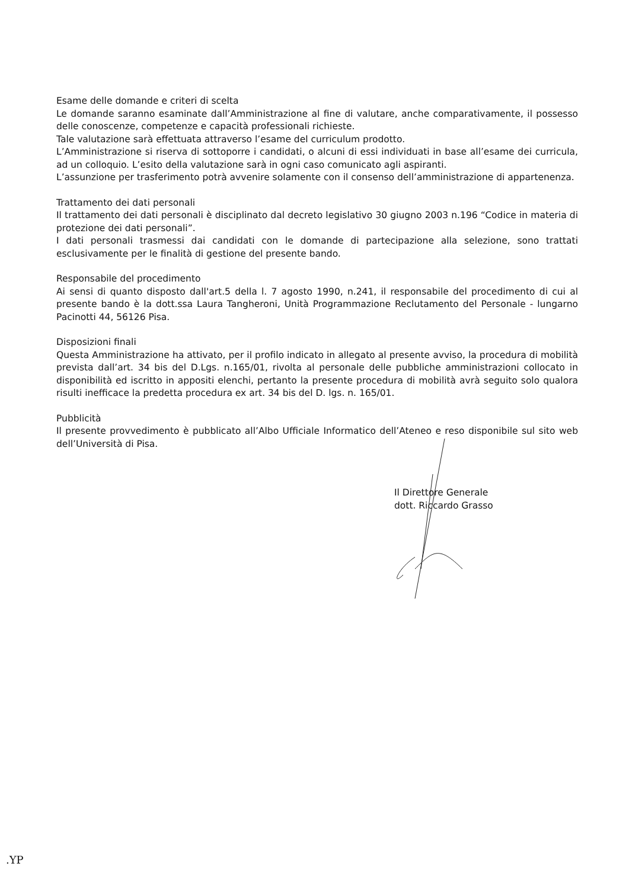Esame delle domande e criteri di scelta
Le domande saranno esaminate dall’Amministrazione al fine di valutare, anche comparativamente, il possesso delle conoscenze, competenze e capacità professionali richieste.
Tale valutazione sarà effettuata attraverso l’esame del curriculum prodotto.
L’Amministrazione si riserva di sottoporre i candidati, o alcuni di essi individuati in base all’esame dei curricula, ad un colloquio. L’esito della valutazione sarà in ogni caso comunicato agli aspiranti.
L’assunzione per trasferimento potrà avvenire solamente con il consenso dell’amministrazione di appartenenza.
Trattamento dei dati personali
Il trattamento dei dati personali è disciplinato dal decreto legislativo 30 giugno 2003 n.196 “Codice in materia di protezione dei dati personali”.
I dati personali trasmessi dai candidati con le domande di partecipazione alla selezione, sono trattati esclusivamente per le finalità di gestione del presente bando.
Responsabile del procedimento
Ai sensi di quanto disposto dall'art.5 della l. 7 agosto 1990, n.241, il responsabile del procedimento di cui al presente bando è la dott.ssa Laura Tangheroni, Unità Programmazione Reclutamento del Personale - lungarno Pacinotti 44, 56126 Pisa.
Disposizioni finali
Questa Amministrazione ha attivato, per il profilo indicato in allegato al presente avviso, la procedura di mobilità prevista dall’art. 34 bis del D.Lgs. n.165/01, rivolta al personale delle pubbliche amministrazioni collocato in disponibilità ed iscritto in appositi elenchi, pertanto la presente procedura di mobilità avrà seguito solo qualora risulti inefficace la predetta procedura ex art. 34 bis del D. lgs. n. 165/01.
Pubblicità
Il presente provvedimento è pubblicato all’Albo Ufficiale Informatico dell’Ateneo e reso disponibile sul sito web dell’Università di Pisa.
Il Direttore Generale
dott. Riccardo Grasso
.YP